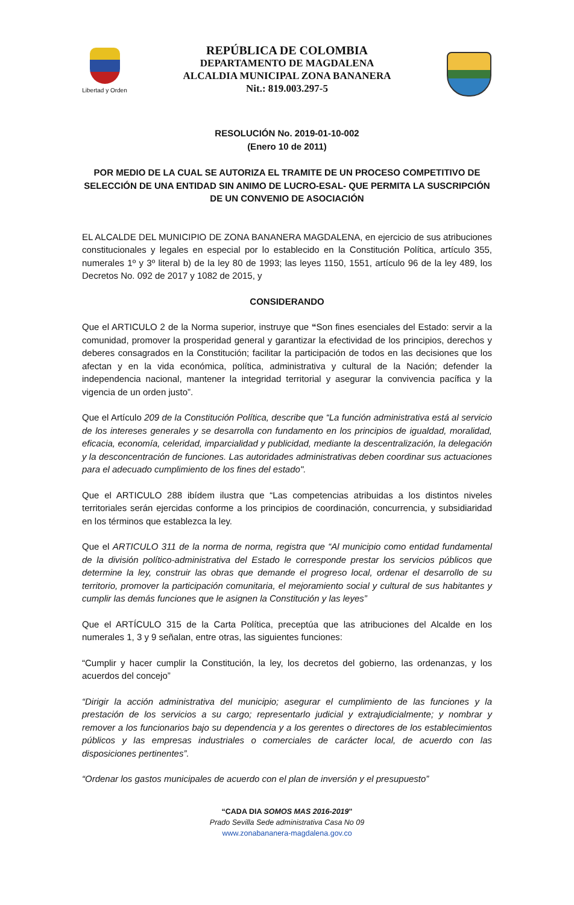Libertad y Orden
REPÚBLICA DE COLOMBIA
DEPARTAMENTO DE MAGDALENA
ALCALDIA MUNICIPAL ZONA BANANERA
Nit.: 819.003.297-5
RESOLUCIÓN No. 2019-01-10-002
(Enero 10 de 2011)
POR MEDIO DE LA CUAL SE AUTORIZA EL TRAMITE DE UN PROCESO COMPETITIVO DE SELECCIÓN DE UNA ENTIDAD SIN ANIMO DE LUCRO-ESAL- QUE PERMITA LA SUSCRIPCIÓN DE UN CONVENIO DE ASOCIACIÓN
EL ALCALDE DEL MUNICIPIO DE ZONA BANANERA MAGDALENA, en ejercicio de sus atribuciones constitucionales y legales en especial por lo establecido en la Constitución Política, artículo 355, numerales 1º y 3º literal b) de la ley 80 de 1993; las leyes 1150, 1551, artículo 96 de la ley 489, los Decretos No. 092 de 2017 y 1082 de 2015, y
CONSIDERANDO
Que el ARTICULO 2 de la Norma superior, instruye que “Son fines esenciales del Estado: servir a la comunidad, promover la prosperidad general y garantizar la efectividad de los principios, derechos y deberes consagrados en la Constitución; facilitar la participación de todos en las decisiones que los afectan y en la vida económica, política, administrativa y cultural de la Nación; defender la independencia nacional, mantener la integridad territorial y asegurar la convivencia pacífica y la vigencia de un orden justo”.
Que el Artículo 209 de la Constitución Política, describe que “La función administrativa está al servicio de los intereses generales y se desarrolla con fundamento en los principios de igualdad, moralidad, eficacia, economía, celeridad, imparcialidad y publicidad, mediante la descentralización, la delegación y la desconcentración de funciones. Las autoridades administrativas deben coordinar sus actuaciones para el adecuado cumplimiento de los fines del estado".
Que el ARTICULO 288 ibídem ilustra que “Las competencias atribuidas a los distintos niveles territoriales serán ejercidas conforme a los principios de coordinación, concurrencia, y subsidiaridad en los términos que establezca la ley.
Que el ARTICULO 311 de la norma de norma, registra que “Al municipio como entidad fundamental de la división político-administrativa del Estado le corresponde prestar los servicios públicos que determine la ley, construir las obras que demande el progreso local, ordenar el desarrollo de su territorio, promover la participación comunitaria, el mejoramiento social y cultural de sus habitantes y cumplir las demás funciones que le asignen la Constitución y las leyes”
Que el ARTÍCULO 315 de la Carta Política, preceptúa que las atribuciones del Alcalde en los numerales 1, 3 y 9 señalan, entre otras, las siguientes funciones:
“Cumplir y hacer cumplir la Constitución, la ley, los decretos del gobierno, las ordenanzas, y los acuerdos del concejo”
“Dirigir la acción administrativa del municipio; asegurar el cumplimiento de las funciones y la prestación de los servicios a su cargo; representarlo judicial y extrajudicialmente; y nombrar y remover a los funcionarios bajo su dependencia y a los gerentes o directores de los establecimientos públicos y las empresas industriales o comerciales de carácter local, de acuerdo con las disposiciones pertinentes”.
“Ordenar los gastos municipales de acuerdo con el plan de inversión y el presupuesto”
“CADA DIA SOMOS MAS 2016-2019"
Prado Sevilla Sede administrativa Casa No 09
www.zonabananera-magdalena.gov.co